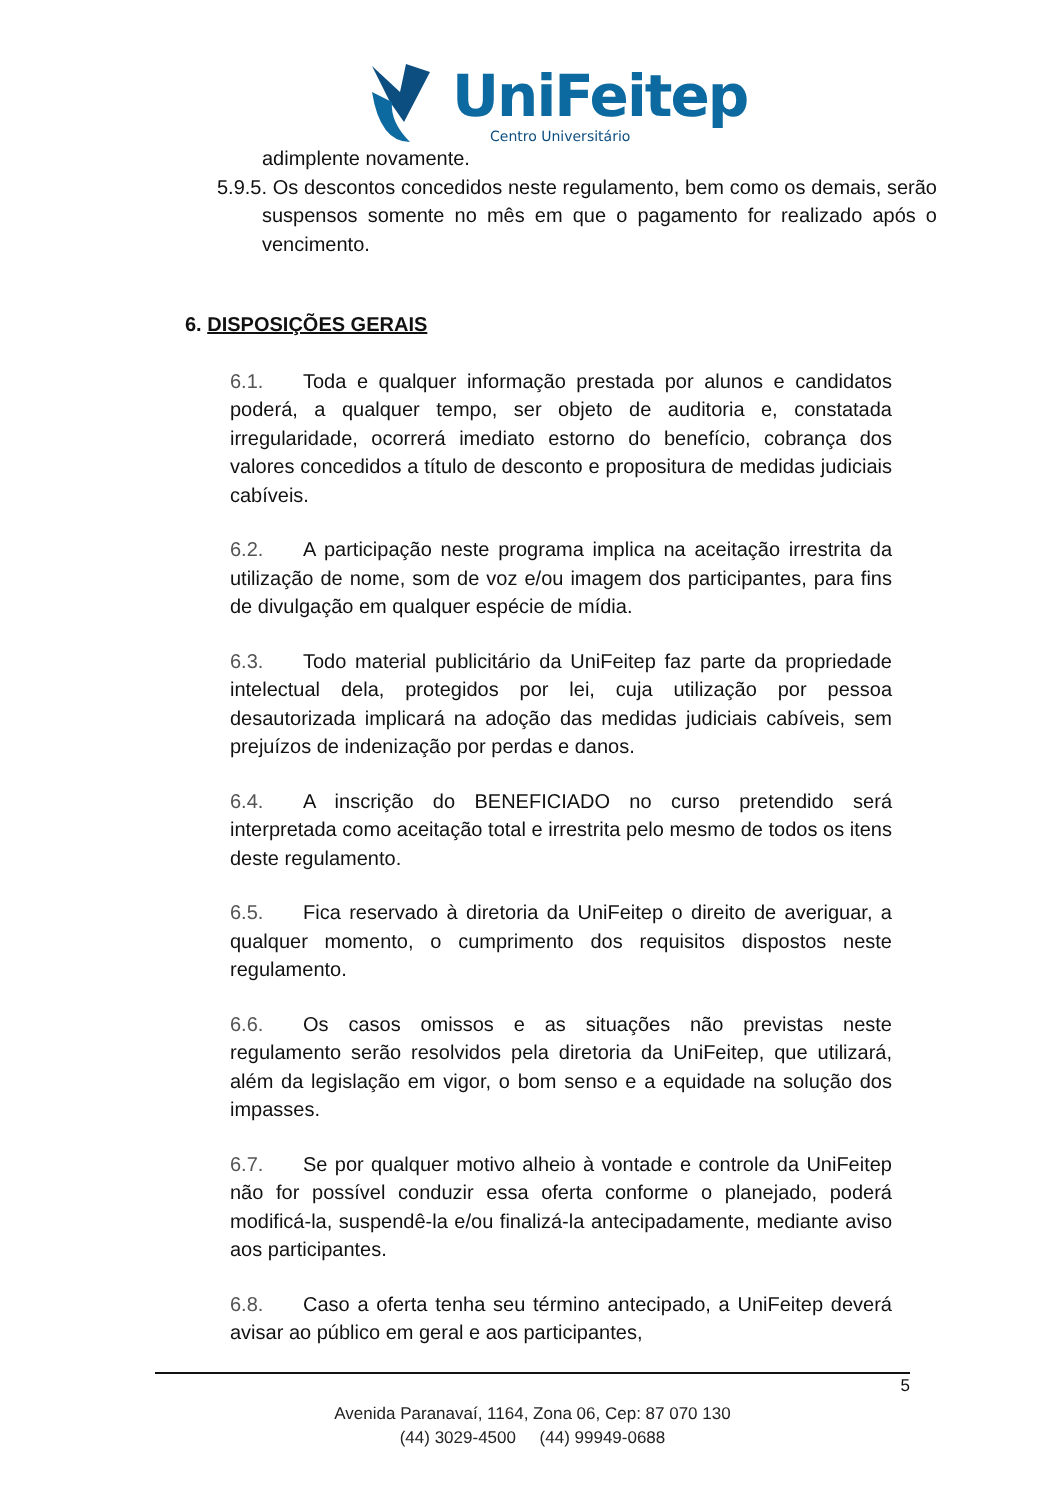UniFeitep
Centro Universitário
adimplente novamente.
5.9.5. Os descontos concedidos neste regulamento, bem como os demais, serão suspensos somente no mês em que o pagamento for realizado após o vencimento.
6. DISPOSIÇÕES GERAIS
6.1. Toda e qualquer informação prestada por alunos e candidatos poderá, a qualquer tempo, ser objeto de auditoria e, constatada irregularidade, ocorrerá imediato estorno do benefício, cobrança dos valores concedidos a título de desconto e propositura de medidas judiciais cabíveis.
6.2. A participação neste programa implica na aceitação irrestrita da utilização de nome, som de voz e/ou imagem dos participantes, para fins de divulgação em qualquer espécie de mídia.
6.3. Todo material publicitário da UniFeitep faz parte da propriedade intelectual dela, protegidos por lei, cuja utilização por pessoa desautorizada implicará na adoção das medidas judiciais cabíveis, sem prejuízos de indenização por perdas e danos.
6.4. A inscrição do BENEFICIADO no curso pretendido será interpretada como aceitação total e irrestrita pelo mesmo de todos os itens deste regulamento.
6.5. Fica reservado à diretoria da UniFeitep o direito de averiguar, a qualquer momento, o cumprimento dos requisitos dispostos neste regulamento.
6.6. Os casos omissos e as situações não previstas neste regulamento serão resolvidos pela diretoria da UniFeitep, que utilizará, além da legislação em vigor, o bom senso e a equidade na solução dos impasses.
6.7. Se por qualquer motivo alheio à vontade e controle da UniFeitep não for possível conduzir essa oferta conforme o planejado, poderá modificá-la, suspendê-la e/ou finalizá-la antecipadamente, mediante aviso aos participantes.
6.8. Caso a oferta tenha seu término antecipado, a UniFeitep deverá avisar ao público em geral e aos participantes,
5
Avenida Paranavaí, 1164, Zona 06, Cep: 87 070 130
(44) 3029-4500 (44) 99949-0688